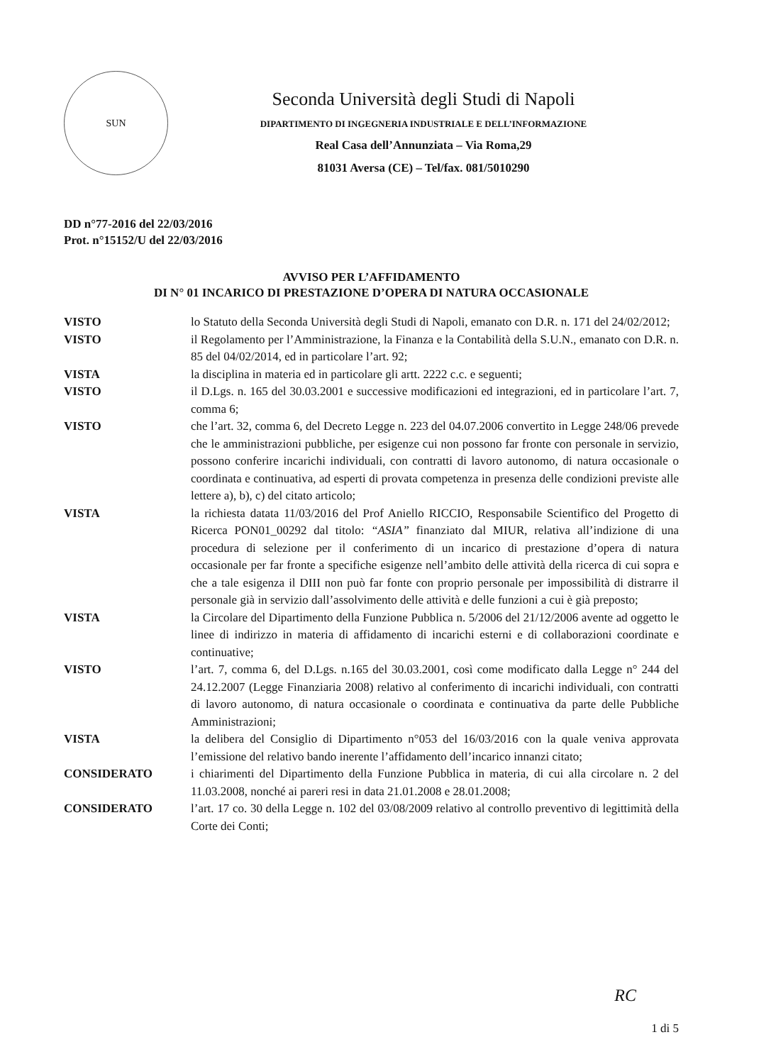SUN
Seconda Università degli Studi di Napoli
DIPARTIMENTO DI INGEGNERIA INDUSTRIALE E DELL’INFORMAZIONE
Real Casa dell’Annunziata – Via Roma,29
81031 Aversa (CE) – Tel/fax. 081/5010290
DD n°77-2016 del 22/03/2016
Prot. n°15152/U del 22/03/2016
AVVISO PER L’AFFIDAMENTO
DI N° 01 INCARICO DI PRESTAZIONE D’OPERA DI NATURA OCCASIONALE
| VISTO | lo Statuto della Seconda Università degli Studi di Napoli, emanato con D.R. n. 171 del 24/02/2012; |
| VISTO | il Regolamento per l’Amministrazione, la Finanza e la Contabilità della S.U.N., emanato con D.R. n. 85 del 04/02/2014, ed in particolare l’art. 92; |
| VISTA | la disciplina in materia ed in particolare gli artt. 2222 c.c. e seguenti; |
| VISTO | il D.Lgs. n. 165 del 30.03.2001 e successive modificazioni ed integrazioni, ed in particolare l’art. 7, comma 6; |
| VISTO | che l’art. 32, comma 6, del Decreto Legge n. 223 del 04.07.2006 convertito in Legge 248/06 prevede che le amministrazioni pubbliche, per esigenze cui non possono far fronte con personale in servizio, possono conferire incarichi individuali, con contratti di lavoro autonomo, di natura occasionale o coordinata e continuativa, ad esperti di provata competenza in presenza delle condizioni previste alle lettere a), b), c) del citato articolo; |
| VISTA | la richiesta datata 11/03/2016 del Prof Aniello RICCIO, Responsabile Scientifico del Progetto di Ricerca PON01_00292 dal titolo: “ASIA” finanziato dal MIUR, relativa all’indizione di una procedura di selezione per il conferimento di un incarico di prestazione d’opera di natura occasionale per far fronte a specifiche esigenze nell’ambito delle attività della ricerca di cui sopra e che a tale esigenza il DIII non può far fonte con proprio personale per impossibilità di distrarre il personale già in servizio dall’assolvimento delle attività e delle funzioni a cui è già preposto; |
| VISTA | la Circolare del Dipartimento della Funzione Pubblica n. 5/2006 del 21/12/2006 avente ad oggetto le linee di indirizzo in materia di affidamento di incarichi esterni e di collaborazioni coordinate e continuative; |
| VISTO | l’art. 7, comma 6, del D.Lgs. n.165 del 30.03.2001, così come modificato dalla Legge n° 244 del 24.12.2007 (Legge Finanziaria 2008) relativo al conferimento di incarichi individuali, con contratti di lavoro autonomo, di natura occasionale o coordinata e continuativa da parte delle Pubbliche Amministrazioni; |
| VISTA | la delibera del Consiglio di Dipartimento n°053 del 16/03/2016 con la quale veniva approvata l’emissione del relativo bando inerente l’affidamento dell’incarico innanzi citato; |
| CONSIDERATO | i chiarimenti del Dipartimento della Funzione Pubblica in materia, di cui alla circolare n. 2 del 11.03.2008, nonché ai pareri resi in data 21.01.2008 e 28.01.2008; |
| CONSIDERATO | l’art. 17 co. 30 della Legge n. 102 del 03/08/2009 relativo al controllo preventivo di legittimità della Corte dei Conti; |
RC
1 di 5